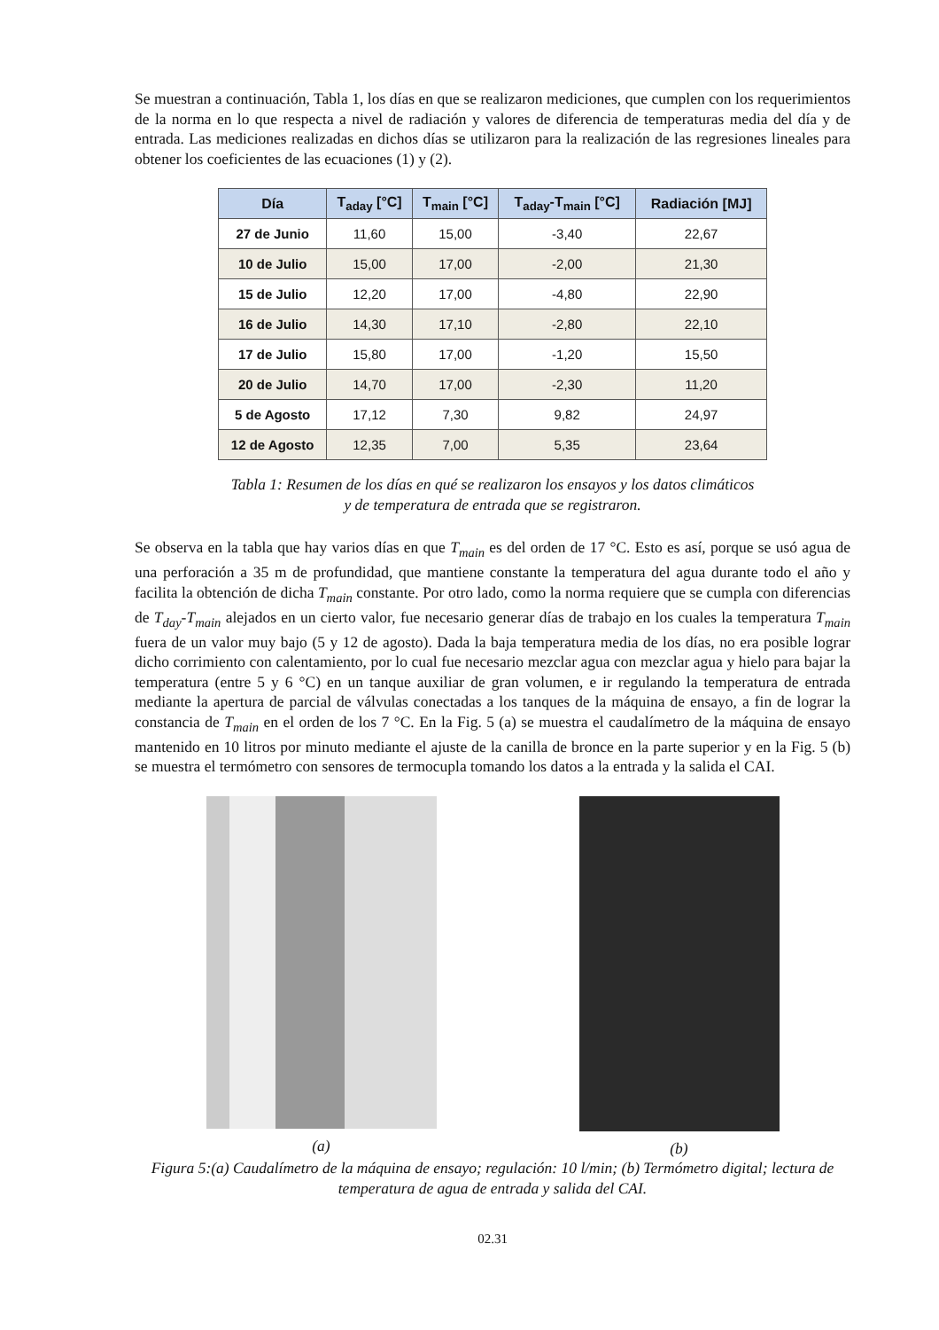Se muestran a continuación, Tabla 1, los días en que se realizaron mediciones, que cumplen con los requerimientos de la norma en lo que respecta a nivel de radiación y valores de diferencia de temperaturas media del día y de entrada. Las mediciones realizadas en dichos días se utilizaron para la realización de las regresiones lineales para obtener los coeficientes de las ecuaciones (1) y (2).
| Día | T<sub>aday</sub> [°C] | T<sub>main</sub> [°C] | T<sub>aday</sub>-T<sub>main</sub> [°C] | Radiación [MJ] |
| --- | --- | --- | --- | --- |
| 27 de Junio | 11,60 | 15,00 | -3,40 | 22,67 |
| 10 de Julio | 15,00 | 17,00 | -2,00 | 21,30 |
| 15 de Julio | 12,20 | 17,00 | -4,80 | 22,90 |
| 16 de Julio | 14,30 | 17,10 | -2,80 | 22,10 |
| 17 de Julio | 15,80 | 17,00 | -1,20 | 15,50 |
| 20 de Julio | 14,70 | 17,00 | -2,30 | 11,20 |
| 5 de Agosto | 17,12 | 7,30 | 9,82 | 24,97 |
| 12 de Agosto | 12,35 | 7,00 | 5,35 | 23,64 |
Tabla 1: Resumen de los días en qué se realizaron los ensayos y los datos climáticos
y de temperatura de entrada que se registraron.
Se observa en la tabla que hay varios días en que T<sub>main</sub> es del orden de 17 °C. Esto es así, porque se usó agua de una perforación a 35 m de profundidad, que mantiene constante la temperatura del agua durante todo el año y facilita la obtención de dicha T<sub>main</sub> constante. Por otro lado, como la norma requiere que se cumpla con diferencias de T<sub>day</sub>-T<sub>main</sub> alejados en un cierto valor, fue necesario generar días de trabajo en los cuales la temperatura T<sub>main</sub> fuera de un valor muy bajo (5 y 12 de agosto). Dada la baja temperatura media de los días, no era posible lograr dicho corrimiento con calentamiento, por lo cual fue necesario mezclar agua con mezclar agua y hielo para bajar la temperatura (entre 5 y 6 °C) en un tanque auxiliar de gran volumen, e ir regulando la temperatura de entrada mediante la apertura de parcial de válvulas conectadas a los tanques de la máquina de ensayo, a fin de lograr la constancia de T<sub>main</sub> en el orden de los 7 °C. En la Fig. 5 (a) se muestra el caudalímetro de la máquina de ensayo mantenido en 10 litros por minuto mediante el ajuste de la canilla de bronce en la parte superior y en la Fig. 5 (b) se muestra el termómetro con sensores de termocupla tomando los datos a la entrada y la salida el CAI.
(a) (b)
Figura 5:(a) Caudalímetro de la máquina de ensayo; regulación: 10 l/min; (b) Termómetro digital; lectura de temperatura de agua de entrada y salida del CAI.
02.31